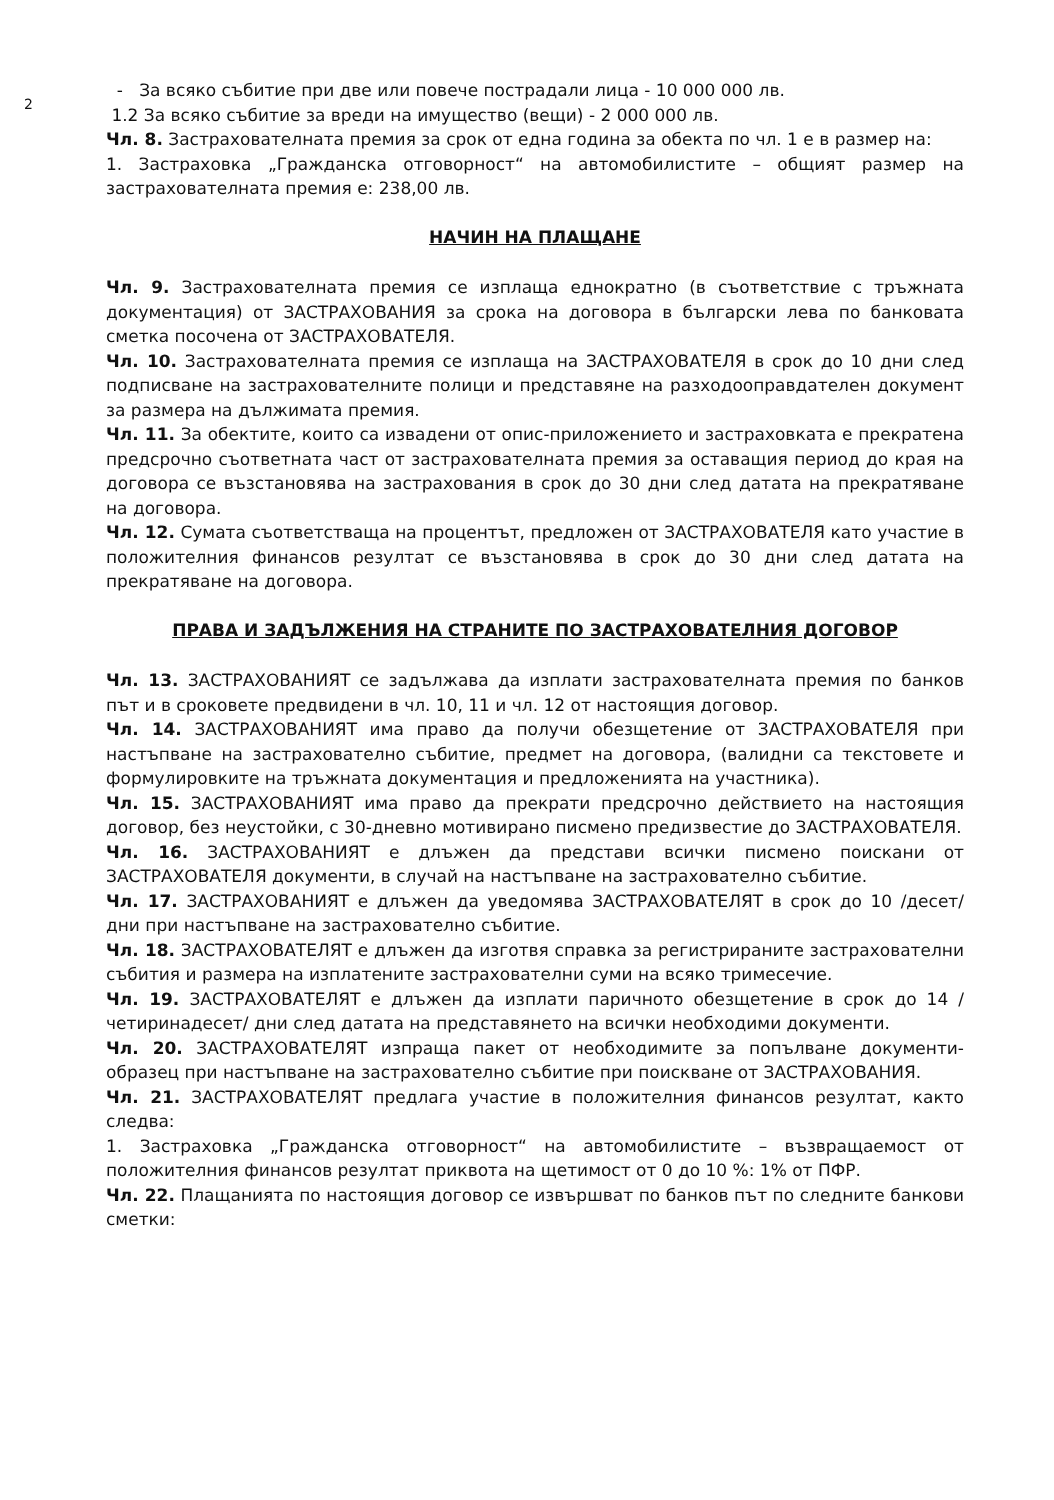2
- За всяко събитие при две или повече пострадали лица - 10 000 000 лв.
1.2 За всяко събитие за вреди на имущество (вещи) - 2 000 000 лв.
Чл. 8. Застрахователната премия за срок от една година за обекта по чл. 1 е в размер на:
1. Застраховка „Гражданска отговорност“ на автомобилистите – общият размер на застрахователната премия е: 238,00 лв.
НАЧИН НА ПЛАЩАНЕ
Чл. 9. Застрахователната премия се изплаща еднократно (в съответствие с тръжната документация) от ЗАСТРАХОВАНИЯ за срока на договора в български лева по банковата сметка посочена от ЗАСТРАХОВАТЕЛЯ.
Чл. 10. Застрахователната премия се изплаща на ЗАСТРАХОВАТЕЛЯ в срок до 10 дни след подписване на застрахователните полици и представяне на разходооправдателен документ за размера на дължимата премия.
Чл. 11. За обектите, които са извадени от опис-приложението и застраховката е прекратена предсрочно съответната част от застрахователната премия за оставащия период до края на договора се възстановява на застрахования в срок до 30 дни след датата на прекратяване на договора.
Чл. 12. Сумата съответстваща на процентът, предложен от ЗАСТРАХОВАТЕЛЯ като участие в положителния финансов резултат се възстановява в срок до 30 дни след датата на прекратяване на договора.
ПРАВА И ЗАДЪЛЖЕНИЯ НА СТРАНИТЕ ПО ЗАСТРАХОВАТЕЛНИЯ ДОГОВОР
Чл. 13. ЗАСТРАХОВАНИЯТ се задължава да изплати застрахователната премия по банков път и в сроковете предвидени в чл. 10, 11 и чл. 12 от настоящия договор.
Чл. 14. ЗАСТРАХОВАНИЯТ има право да получи обезщетение от ЗАСТРАХОВАТЕЛЯ при настъпване на застрахователно събитие, предмет на договора, (валидни са текстовете и формулировките на тръжната документация и предложенията на участника).
Чл. 15. ЗАСТРАХОВАНИЯТ има право да прекрати предсрочно действието на настоящия договор, без неустойки, с 30-дневно мотивирано писмено предизвестие до ЗАСТРАХОВАТЕЛЯ.
Чл. 16. ЗАСТРАХОВАНИЯТ е длъжен да представи всички писмено поискани от ЗАСТРАХОВАТЕЛЯ документи, в случай на настъпване на застрахователно събитие.
Чл. 17. ЗАСТРАХОВАНИЯТ е длъжен да уведомява ЗАСТРАХОВАТЕЛЯТ в срок до 10 /десет/ дни при настъпване на застрахователно събитие.
Чл. 18. ЗАСТРАХОВАТЕЛЯТ е длъжен да изготвя справка за регистрираните застрахователни събития и размера на изплатените застрахователни суми на всяко тримесечие.
Чл. 19. ЗАСТРАХОВАТЕЛЯТ е длъжен да изплати паричното обезщетение в срок до 14 /четиринадесет/ дни след датата на представянето на всички необходими документи.
Чл. 20. ЗАСТРАХОВАТЕЛЯТ изпраща пакет от необходимите за попълване документи-образец при настъпване на застрахователно събитие при поискване от ЗАСТРАХОВАНИЯ.
Чл. 21. ЗАСТРАХОВАТЕЛЯТ предлага участие в положителния финансов резултат, както следва:
1. Застраховка „Гражданска отговорност“ на автомобилистите – възвращаемост от положителния финансов резултат приквота на щетимост от 0 до 10 %: 1% от ПФР.
Чл. 22. Плащанията по настоящия договор се извършват по банков път по следните банкови сметки: